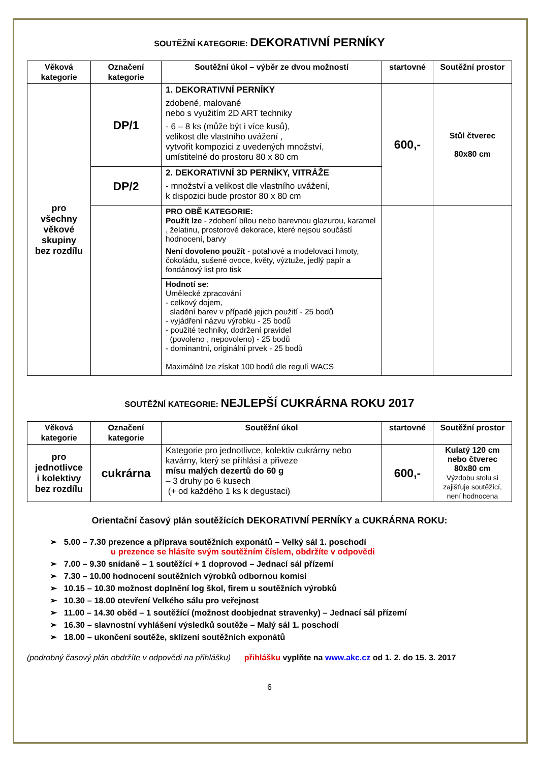SOUTĚŽNÍ KATEGORIE: DEKORATIVNÍ PERNÍKY
| Věková kategorie | Označení kategorie | Soutěžní úkol – výběr ze dvou možností | startovné | Soutěžní prostor |
| --- | --- | --- | --- | --- |
| pro všechny věkové skupiny bez rozdílu | DP/1 | 1. DEKORATIVNÍ PERNÍKY zdobené, malované nebo s využitím 2D ART techniky - 6 – 8 ks (může být i více kusů), velikost dle vlastního uvážení , vytvořit kompozici z uvedených množství, umístitelné do prostoru 80 x 80 cm | 600,- | Stůl čtverec 80x80 cm |
| | DP/2 | 2. DEKORATIVNÍ 3D PERNÍKY, VITRÁŽE - množství a velikost dle vlastního uvážení, k dispozici bude prostor 80 x 80 cm | | |
| | | PRO OBĚ KATEGORIE: Použít lze - zdobení bílou nebo barevnou glazurou, karamel , želatinu, prostorové dekorace, které nejsou součástí hodnocení, barvy Není dovoleno použít - potahové a modelovací hmoty, čokoládu, sušené ovoce, květy, výztuže, jedlý papír a fondánový list pro tisk | | |
| | | Hodnotí se: Umělecké zpracování - celkový dojem, sladění barev v případě jejich použití - 25 bodů - vyjádření názvu výrobku - 25 bodů - použité techniky, dodržení pravidel (povoleno , nepovoleno) - 25 bodů - dominantní, originální prvek - 25 bodů Maximálně lze získat 100 bodů dle regulí WACS | | |
SOUTĚŽNÍ KATEGORIE: NEJLEPŠÍ CUKRÁRNA ROKU 2017
| Věková kategorie | Označení kategorie | Soutěžní úkol | startovné | Soutěžní prostor |
| --- | --- | --- | --- | --- |
| pro jednotlivce i kolektivy bez rozdílu | cukrárna | Kategorie pro jednotlivce, kolektiv cukrárny nebo kavárny, který se přihlásí a přiveze mísu malých dezertů do 60 g – 3 druhy po 6 kusech (+ od každého 1 ks k degustaci) | 600,- | Kulatý 120 cm nebo čtverec 80x80 cm Výzdobu stolu si zajišťuje soutěžící, není hodnocena |
Orientační časový plán soutěžících DEKORATIVNÍ PERNÍKY a CUKRÁRNA ROKU:
➢ 5.00 – 7.30 prezence a příprava soutěžních exponátů – Velký sál 1. poschodí
u prezence se hlásíte svým soutěžním číslem, obdržíte v odpovědi
➢ 7.00 – 9.30 snídaně – 1 soutěžící + 1 doprovod – Jednací sál přízemí
➢ 7.30 – 10.00 hodnocení soutěžních výrobků odbornou komisí
➢ 10.15 – 10.30 možnost doplnění log škol, firem u soutěžních výrobků
➢ 10.30 – 18.00 otevření Velkého sálu pro veřejnost
➢ 11.00 – 14.30 oběd – 1 soutěžící (možnost doobjednat stravenky) – Jednací sál přízemí
➢ 16.30 – slavnostní vyhlášení výsledků soutěže – Malý sál 1. poschodí
➢ 18.00 – ukončení soutěže, sklízení soutěžních exponátů
(podrobný časový plán obdržíte v odpovědi na přihlášku) přihlášku vyplňte na www.akc.cz od 1. 2. do 15. 3. 2017
6